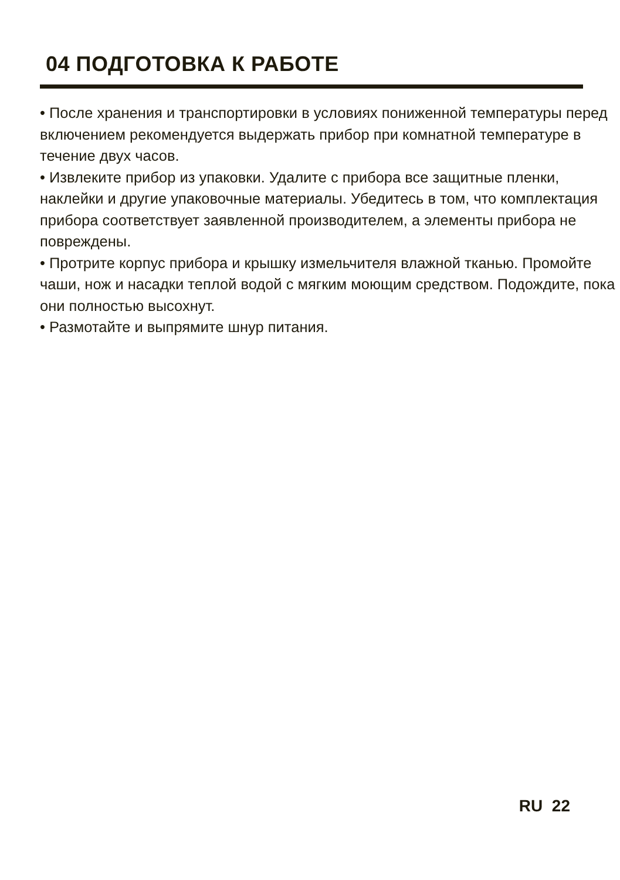04 ПОДГОТОВКА К РАБОТЕ
• После хранения и транспортировки в условиях пониженной температуры перед включением рекомендуется выдержать прибор при комнатной температуре в течение двух часов.
• Извлеките прибор из упаковки. Удалите с прибора все защитные пленки, наклейки и другие упаковочные материалы. Убедитесь в том, что комплектация прибора соответствует заявленной производителем, а элементы прибора не повреждены.
• Протрите корпус прибора и крышку измельчителя влажной тканью. Промойте чаши, нож и насадки теплой водой с мягким моющим средством. Подождите, пока они полностью высохнут.
• Размотайте и выпрямите шнур питания.
RU 22